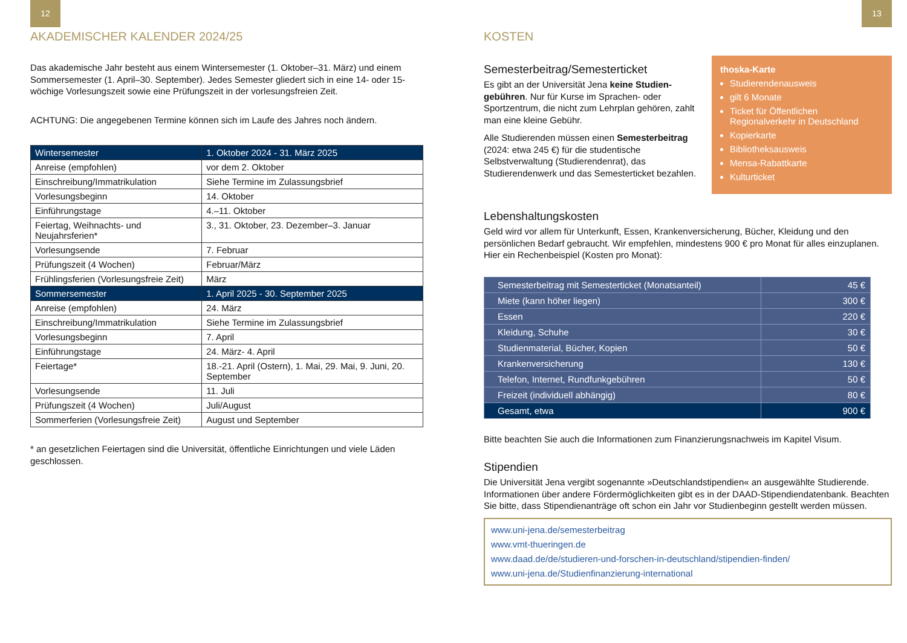12
AKADEMISCHER KALENDER 2024/25
Das akademische Jahr besteht aus einem Wintersemester (1. Oktober–31. März) und einem Sommersemester (1. April–30. September). Jedes Semester gliedert sich in eine 14- oder 15-wöchige Vorlesungszeit sowie eine Prüfungszeit in der vorlesungsfreien Zeit.
ACHTUNG: Die angegebenen Termine können sich im Laufe des Jahres noch ändern.
| Wintersemester | 1. Oktober 2024 - 31. März 2025 |
| Anreise (empfohlen) | vor dem 2. Oktober |
| Einschreibung/Immatrikulation | Siehe Termine im Zulassungsbrief |
| Vorlesungsbeginn | 14. Oktober |
| Einführungstage | 4.–11. Oktober |
| Feiertag, Weihnachts- und Neujahrsferien* | 3., 31. Oktober, 23. Dezember–3. Januar |
| Vorlesungsende | 7. Februar |
| Prüfungszeit (4 Wochen) | Februar/März |
| Frühlingsferien (Vorlesungsfreie Zeit) | März |
| Sommersemester | 1. April 2025 - 30. September 2025 |
| Anreise (empfohlen) | 24. März |
| Einschreibung/Immatrikulation | Siehe Termine im Zulassungsbrief |
| Vorlesungsbeginn | 7. April |
| Einführungstage | 24. März- 4. April |
| Feiertage* | 18.-21. April (Ostern), 1. Mai, 29. Mai, 9. Juni, 20. September |
| Vorlesungsende | 11. Juli |
| Prüfungszeit (4 Wochen) | Juli/August |
| Sommerferien (Vorlesungsfreie Zeit) | August und September |
* an gesetzlichen Feiertagen sind die Universität, öffentliche Einrichtungen und viele Läden geschlossen.
13
KOSTEN
Semesterbeitrag/Semesterticket
Es gibt an der Universität Jena keine Studien­gebühren. Nur für Kurse im Sprachen- oder Sportzentrum, die nicht zum Lehrplan gehören, zahlt man eine kleine Gebühr.
Alle Studierenden müssen einen Semester­beitrag (2024: etwa 245 €) für die studentische Selbstverwaltung (Studierendenrat), das Studierendenwerk und das Semesterticket bezahlen.
thoska-Karte
Studierendenausweis
gilt 6 Monate
Ticket für Öffentlichen Regionalverkehr in Deutschland
Kopierkarte
Bibliotheksausweis
Mensa-Rabattkarte
Kulturticket
Lebenshaltungskosten
Geld wird vor allem für Unterkunft, Essen, Krankenversicherung, Bücher, Kleidung und den persönlichen Bedarf gebraucht. Wir empfehlen, mindestens 900 € pro Monat für alles einzuplanen. Hier ein Rechenbeispiel (Kosten pro Monat):
| Semesterbeitrag mit Semesterticket (Monatsanteil) | 45 € |
| Miete (kann höher liegen) | 300 € |
| Essen | 220 € |
| Kleidung, Schuhe | 30 € |
| Studienmaterial, Bücher, Kopien | 50 € |
| Krankenversicherung | 130 € |
| Telefon, Internet, Rundfunkgebühren | 50 € |
| Freizeit (individuell abhängig) | 80 € |
| Gesamt, etwa | 900 € |
Bitte beachten Sie auch die Informationen zum Finanzierungsnachweis im Kapitel Visum.
Stipendien
Die Universität Jena vergibt sogenannte »Deutschlandstipendien« an ausgewählte Studierende. Informationen über andere Fördermöglichkeiten gibt es in der DAAD-Stipendiendatenbank. Beachten Sie bitte, dass Stipendienanträge oft schon ein Jahr vor Studienbeginn gestellt werden müssen.
www.uni-jena.de/semesterbeitrag
www.vmt-thueringen.de
www.daad.de/de/studieren-und-forschen-in-deutschland/stipendien-finden/
www.uni-jena.de/Studienfinanzierung-international